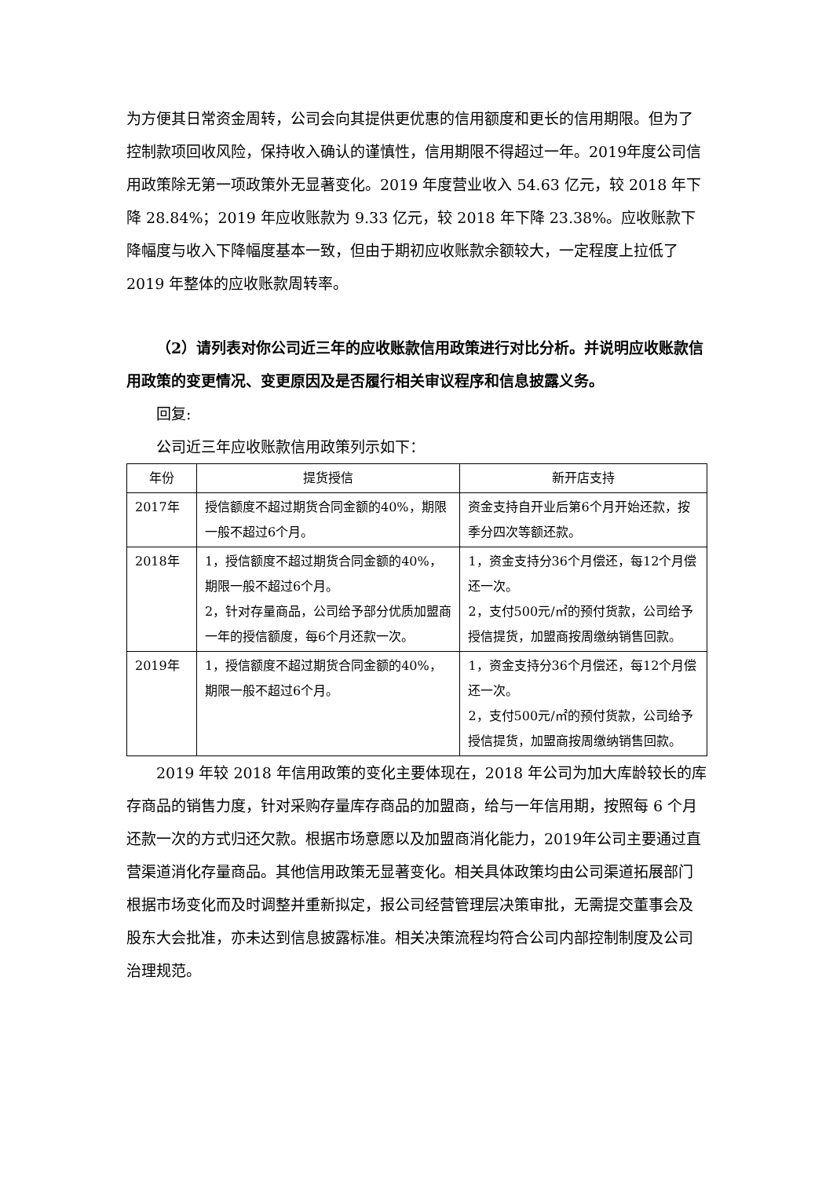为方便其日常资金周转，公司会向其提供更优惠的信用额度和更长的信用期限。但为了控制款项回收风险，保持收入确认的谨慎性，信用期限不得超过一年。2019年度公司信用政策除无第一项政策外无显著变化。2019 年度营业收入 54.63 亿元，较 2018 年下降 28.84%；2019 年应收账款为 9.33 亿元，较 2018 年下降 23.38%。应收账款下降幅度与收入下降幅度基本一致，但由于期初应收账款余额较大，一定程度上拉低了 2019 年整体的应收账款周转率。
（2）请列表对你公司近三年的应收账款信用政策进行对比分析。并说明应收账款信用政策的变更情况、变更原因及是否履行相关审议程序和信息披露义务。
回复:
公司近三年应收账款信用政策列示如下：
| 年份 | 提货授信 | 新开店支持 |
| --- | --- | --- |
| 2017年 | 授信额度不超过期货合同金额的40%，期限一般不超过6个月。 | 资金支持自开业后第6个月开始还款，按季分四次等额还款。 |
| 2018年 | 1，授信额度不超过期货合同金额的40%，期限一般不超过6个月。 2，针对存量商品，公司给予部分优质加盟商一年的授信额度，每6个月还款一次。 | 1，资金支持分36个月偿还，每12个月偿还一次。 2，支付500元/㎡的预付货款，公司给予授信提货，加盟商按周缴纳销售回款。 |
| 2019年 | 1，授信额度不超过期货合同金额的40%，期限一般不超过6个月。 | 1，资金支持分36个月偿还，每12个月偿还一次。 2，支付500元/㎡的预付货款，公司给予授信提货，加盟商按周缴纳销售回款。 |
2019 年较 2018 年信用政策的变化主要体现在，2018 年公司为加大库龄较长的库存商品的销售力度，针对采购存量库存商品的加盟商，给与一年信用期，按照每 6 个月还款一次的方式归还欠款。根据市场意愿以及加盟商消化能力，2019年公司主要通过直营渠道消化存量商品。其他信用政策无显著变化。相关具体政策均由公司渠道拓展部门根据市场变化而及时调整并重新拟定，报公司经营管理层决策审批，无需提交董事会及股东大会批准，亦未达到信息披露标准。相关决策流程均符合公司内部控制制度及公司治理规范。